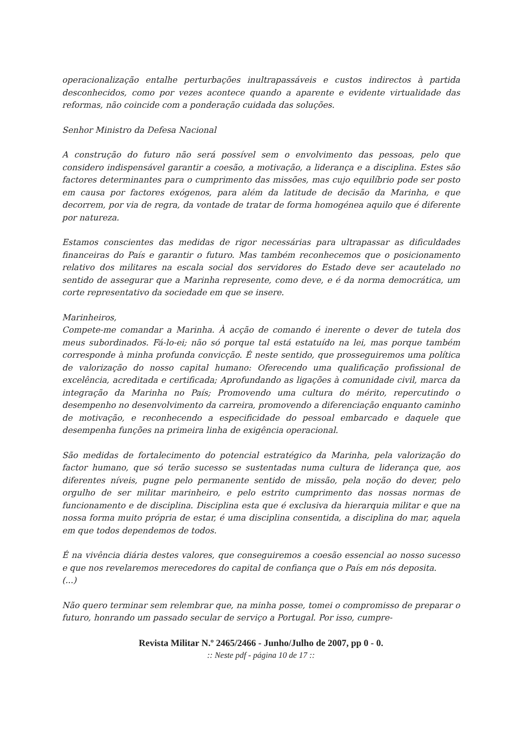operacionalização entalhe perturbações inultrapassáveis e custos indirectos à partida desconhecidos, como por vezes acontece quando a aparente e evidente virtualidade das reformas, não coincide com a ponderação cuidada das soluções.
Senhor Ministro da Defesa Nacional
A construção do futuro não será possível sem o envolvimento das pessoas, pelo que considero indispensável garantir a coesão, a motivação, a liderança e a disciplina. Estes são factores determinantes para o cumprimento das missões, mas cujo equilíbrio pode ser posto em causa por factores exógenos, para além da latitude de decisão da Marinha, e que decorrem, por via de regra, da vontade de tratar de forma homogénea aquilo que é diferente por natureza.
Estamos conscientes das medidas de rigor necessárias para ultrapassar as dificuldades financeiras do País e garantir o futuro. Mas também reconhecemos que o posicionamento relativo dos militares na escala social dos servidores do Estado deve ser acautelado no sentido de assegurar que a Marinha represente, como deve, e é da norma democrática, um corte representativo da sociedade em que se insere.
Marinheiros,
Compete-me comandar a Marinha. À acção de comando é inerente o dever de tutela dos meus subordinados. Fá-lo-ei; não só porque tal está estatuído na lei, mas porque também corresponde à minha profunda convicção. É neste sentido, que prosseguiremos uma política de valorização do nosso capital humano: Oferecendo uma qualificação profissional de excelência, acreditada e certificada; Aprofundando as ligações à comunidade civil, marca da integração da Marinha no País; Promovendo uma cultura do mérito, repercutindo o desempenho no desenvolvimento da carreira, promovendo a diferenciação enquanto caminho de motivação, e reconhecendo a especificidade do pessoal embarcado e daquele que desempenha funções na primeira linha de exigência operacional.
São medidas de fortalecimento do potencial estratégico da Marinha, pela valorização do factor humano, que só terão sucesso se sustentadas numa cultura de liderança que, aos diferentes níveis, pugne pelo permanente sentido de missão, pela noção do dever, pelo orgulho de ser militar marinheiro, e pelo estrito cumprimento das nossas normas de funcionamento e de disciplina. Disciplina esta que é exclusiva da hierarquia militar e que na nossa forma muito própria de estar, é uma disciplina consentida, a disciplina do mar, aquela em que todos dependemos de todos.
É na vivência diária destes valores, que conseguiremos a coesão essencial ao nosso sucesso e que nos revelaremos merecedores do capital de confiança que o País em nós deposita.
(...)
Não quero terminar sem relembrar que, na minha posse, tomei o compromisso de preparar o futuro, honrando um passado secular de serviço a Portugal. Por isso, cumpre-
Revista Militar N.º 2465/2466 - Junho/Julho de 2007, pp 0 - 0.:: Neste pdf - página 10 de 17 ::